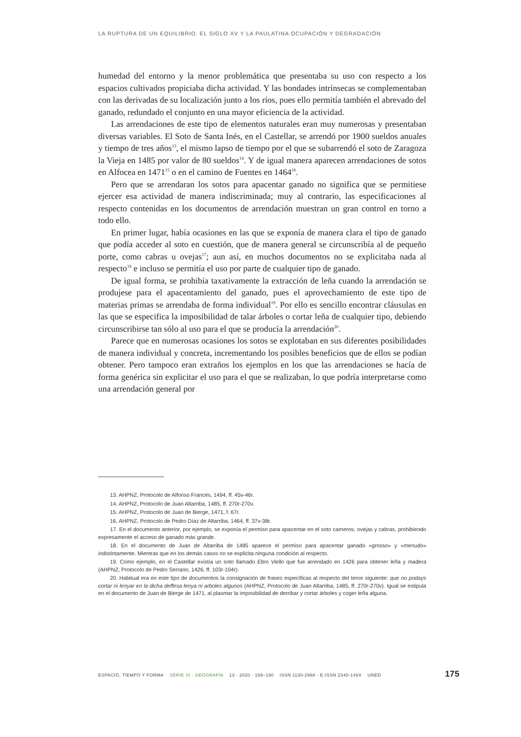LA RUPTURA DE UN EQUILIBRIO. EL SIGLO XV Y LA PAULATINA OCUPACIÓN Y DEGRADACIÓN
humedad del entorno y la menor problemática que presentaba su uso con respecto a los espacios cultivados propiciaba dicha actividad. Y las bondades intrínsecas se complementaban con las derivadas de su localización junto a los ríos, pues ello permitía también el abrevado del ganado, redundado el conjunto en una mayor eficiencia de la actividad.
Las arrendaciones de este tipo de elementos naturales eran muy numerosas y presentaban diversas variables. El Soto de Santa Inés, en el Castellar, se arrendó por 1900 sueldos anuales y tiempo de tres años<sup>13</sup>, el mismo lapso de tiempo por el que se subarrendó el soto de Zaragoza la Vieja en 1485 por valor de 80 sueldos<sup>14</sup>. Y de igual manera aparecen arrendaciones de sotos en Alfocea en 1471<sup>15</sup> o en el camino de Fuentes en 1464<sup>16</sup>.
Pero que se arrendaran los sotos para apacentar ganado no significa que se permitiese ejercer esa actividad de manera indiscriminada; muy al contrario, las especificaciones al respecto contenidas en los documentos de arrendación muestran un gran control en torno a todo ello.
En primer lugar, había ocasiones en las que se exponía de manera clara el tipo de ganado que podía acceder al soto en cuestión, que de manera general se circunscribía al de pequeño porte, como cabras u ovejas<sup>17</sup>; aun así, en muchos documentos no se explicitaba nada al respecto<sup>18</sup> e incluso se permitía el uso por parte de cualquier tipo de ganado.
De igual forma, se prohibía taxativamente la extracción de leña cuando la arrendación se produjese para el apacentamiento del ganado, pues el aprovechamiento de este tipo de materias primas se arrendaba de forma individual<sup>19</sup>. Por ello es sencillo encontrar cláusulas en las que se especifica la imposibilidad de talar árboles o cortar leña de cualquier tipo, debiendo circunscribirse tan sólo al uso para el que se producía la arrendación<sup>20</sup>.
Parece que en numerosas ocasiones los sotos se explotaban en sus diferentes posibilidades de manera individual y concreta, incrementando los posibles beneficios que de ellos se podían obtener. Pero tampoco eran extraños los ejemplos en los que las arrendaciones se hacía de forma genérica sin explicitar el uso para el que se realizaban, lo que podría interpretarse como una arrendación general por
13. AHPNZ, Protocolo de Alfonso Francés, 1494, ff. 45v-46r.
14. AHPNZ, Protocolo de Juan Altarriba, 1485, ff. 270r-270v.
15. AHPNZ, Protocolo de Juan de Bierge, 1471, f. 67r.
16. AHPNZ, Protocolo de Pedro Díaz de Altarriba, 1464, ff. 37v-38r.
17. En el documento anterior, por ejemplo, se exponía el permiso para apacentar en el soto carneros, ovejas y cabras, prohibiendo expresamente el acceso de ganado más grande.
18. En el documento de Juan de Altarriba de 1485 aparece el permiso para apacentar ganado «grosso» y «menudo» indistintamente. Mientras que en los demás casos no se explicita ninguna condición al respecto.
19. Como ejemplo, en el Castellar existía un soto llamado Ebro Viello que fue arrendado en 1426 para obtener leña y madera (AHPNZ, Protocolo de Pedro Serrano, 1426, ff. 103r-104r).
20. Habitual era en este tipo de documentos la consignación de frases específicas al respecto del tenor siguiente: que no podays cortar ni lenyar en la dicha deffesa lenya ni arboles algunos (AHPNZ, Protocolo de Juan Altarriba, 1485, ff. 270r-270v). Igual se estipula en el documento de Juan de Bierge de 1471, al plasmar la imposibilidad de derribar y cortar árboles y coger leña alguna.
ESPACIO, TIEMPO Y FORMA SERIE VI · GEOGRAFÍA 13 · 2020 · 169–190 ISSN 1130-2968 · E-ISSN 2340-146X UNED 175